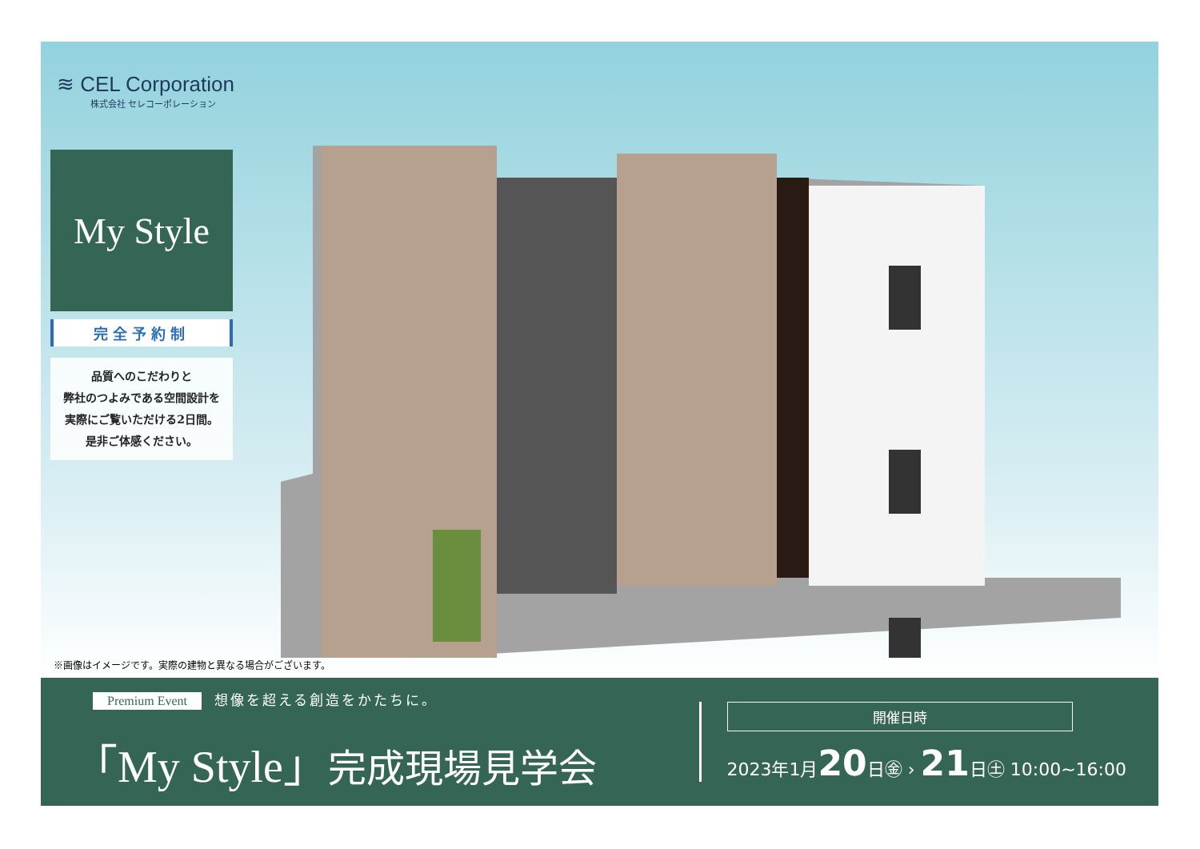≋ CEL Corporation
株式会社 セレコーポレーション
My Style
完全予約制
品質へのこだわりと
弊社のつよみである空間設計を
実際にご覧いただける2日間。
是非ご体感ください。
※画像はイメージです。実際の建物と異なる場合がございます。
Premium Event 想像を超える創造をかたちに。
「My Style」完成現場見学会
開催日時
2023年1月20日㊎ › 21日㊏ 10:00~16:00